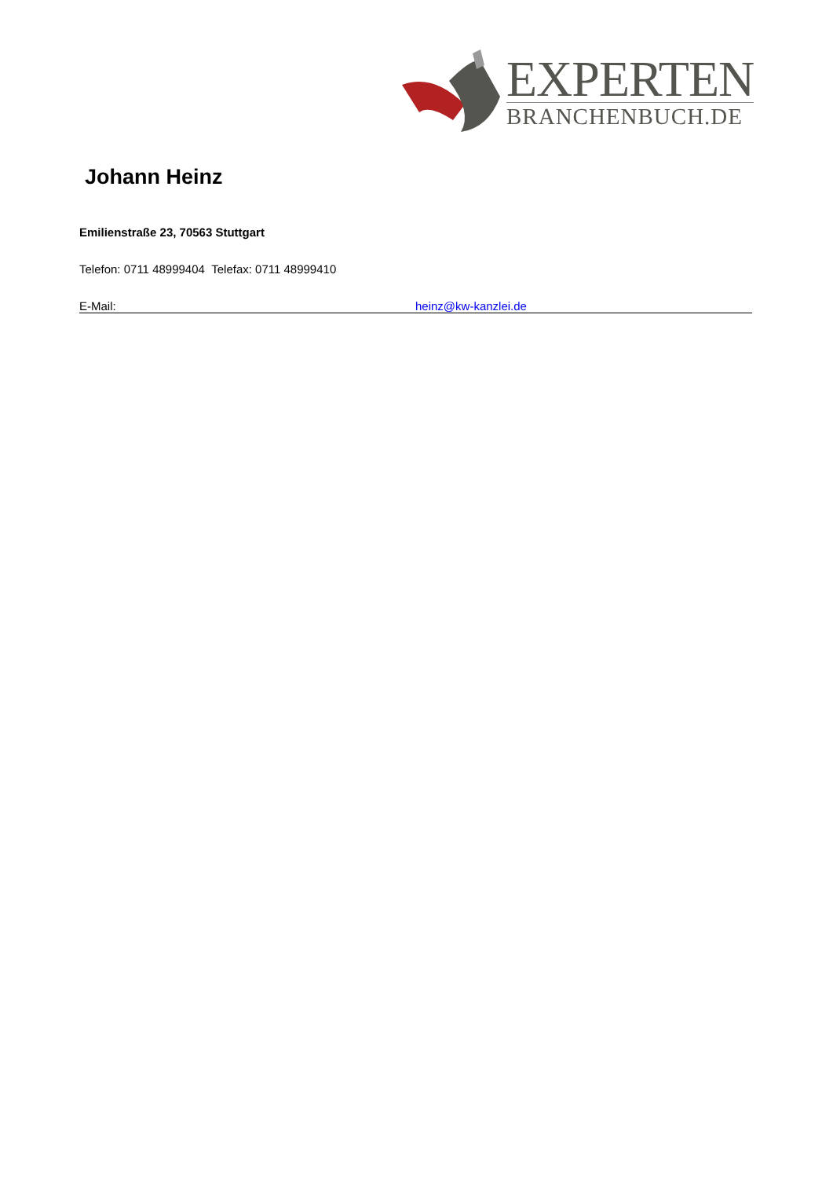EXPERTEN
BRANCHENBUCH.DE
Johann Heinz
Emilienstraße 23, 70563 Stuttgart
Telefon: 0711 48999404 Telefax: 0711 48999410
E-Mail: heinz@kw-kanzlei.de